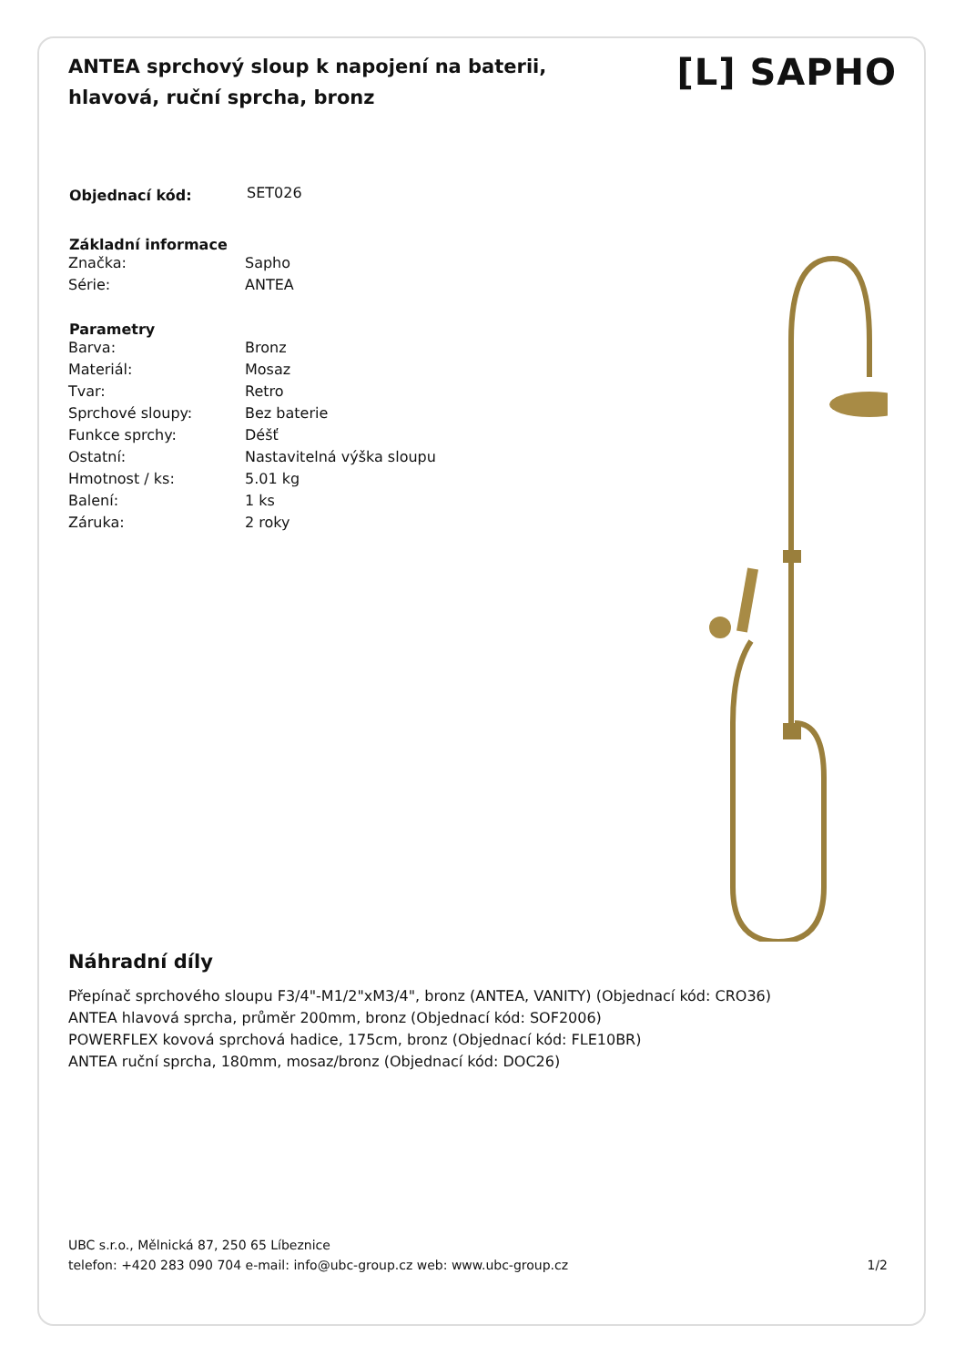ANTEA sprchový sloup k napojení na baterii, hlavová, ruční sprcha, bronz
[L] SAPHO
| Objednací kód: | SET026 |
| Základní informace | |
| --- | --- |
| Značka: | Sapho |
| Série: | ANTEA |
| Parametry | |
| Barva: | Bronz |
| Materiál: | Mosaz |
| Tvar: | Retro |
| Sprchové sloupy: | Bez baterie |
| Funkce sprchy: | Déšť |
| Ostatní: | Nastavitelná výška sloupu |
| Hmotnost / ks: | 5.01 kg |
| Balení: | 1 ks |
| Záruka: | 2 roky |
Náhradní díly
Přepínač sprchového sloupu F3/4"-M1/2"xM3/4", bronz (ANTEA, VANITY) (Objednací kód: CRO36)
ANTEA hlavová sprcha, průměr 200mm, bronz (Objednací kód: SOF2006)
POWERFLEX kovová sprchová hadice, 175cm, bronz (Objednací kód: FLE10BR)
ANTEA ruční sprcha, 180mm, mosaz/bronz (Objednací kód: DOC26)
UBC s.r.o., Mělnická 87, 250 65 Líbeznice
telefon: +420 283 090 704 e-mail: info@ubc-group.cz web: www.ubc-group.cz 1/2